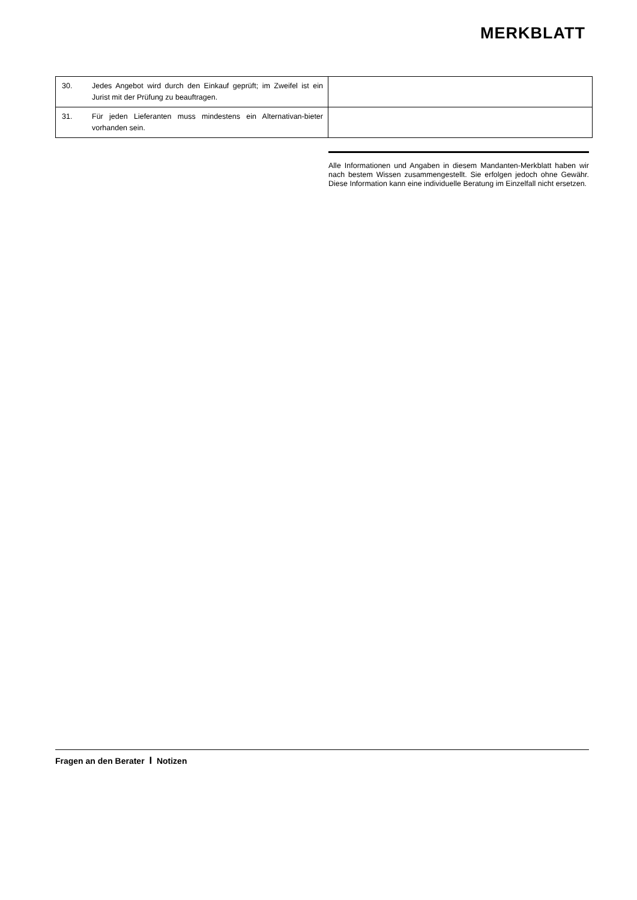MERKBLATT
| 30. | Jedes Angebot wird durch den Einkauf geprüft; im Zweifel ist ein Jurist mit der Prüfung zu beauftragen. | |
| 31. | Für jeden Lieferanten muss mindestens ein Alternativan-bieter vorhanden sein. | |
Alle Informationen und Angaben in diesem Mandanten-Merkblatt haben wir nach bestem Wissen zusammengestellt. Sie erfolgen jedoch ohne Gewähr. Diese Information kann eine individuelle Beratung im Einzelfall nicht ersetzen.
Fragen an den Berater I Notizen